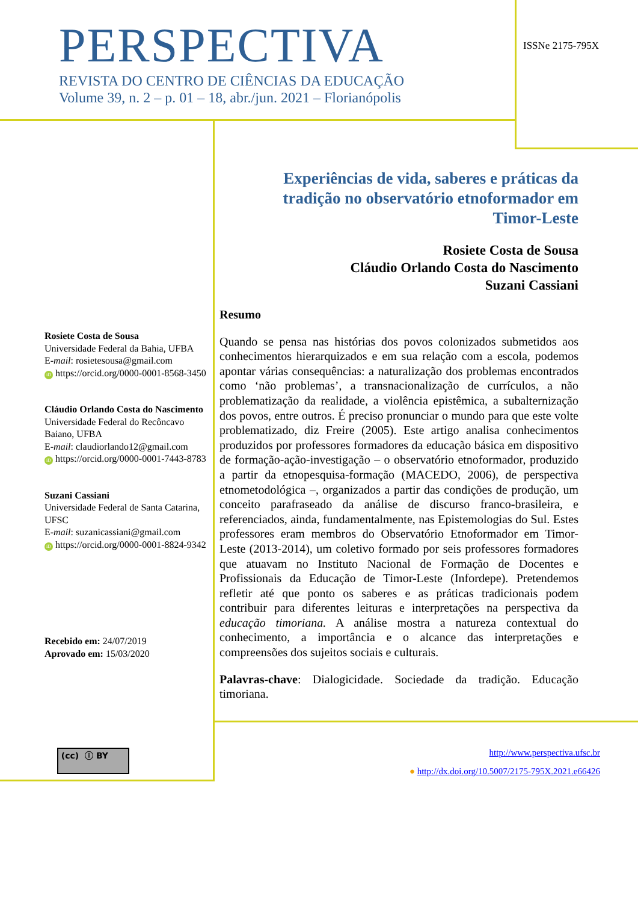PERSPECTIVA
REVISTA DO CENTRO DE CIÊNCIAS DA EDUCAÇÃO
Volume 39, n. 2 – p. 01 – 18, abr./jun. 2021 – Florianópolis
ISSNe 2175-795X
Experiências de vida, saberes e práticas da tradição no observatório etnoformador em Timor-Leste
Rosiete Costa de Sousa
Cláudio Orlando Costa do Nascimento
Suzani Cassiani
Resumo
Quando se pensa nas histórias dos povos colonizados submetidos aos conhecimentos hierarquizados e em sua relação com a escola, podemos apontar várias consequências: a naturalização dos problemas encontrados como ‘não problemas’, a transnacionalização de currículos, a não problematização da realidade, a violência epistêmica, a subalternização dos povos, entre outros. É preciso pronunciar o mundo para que este volte problematizado, diz Freire (2005). Este artigo analisa conhecimentos produzidos por professores formadores da educação básica em dispositivo de formação-ação-investigação – o observatório etnoformador, produzido a partir da etnopesquisa-formação (MACEDO, 2006), de perspectiva etnometodológica –, organizados a partir das condições de produção, um conceito parafraseado da análise de discurso franco-brasileira, e referenciados, ainda, fundamentalmente, nas Epistemologias do Sul. Estes professores eram membros do Observatório Etnoformador em Timor-Leste (2013-2014), um coletivo formado por seis professores formadores que atuavam no Instituto Nacional de Formação de Docentes e Profissionais da Educação de Timor-Leste (Infordepe). Pretendemos refletir até que ponto os saberes e as práticas tradicionais podem contribuir para diferentes leituras e interpretações na perspectiva da educação timoriana. A análise mostra a natureza contextual do conhecimento, a importância e o alcance das interpretações e compreensões dos sujeitos sociais e culturais.
Palavras-chave: Dialogicidade. Sociedade da tradição. Educação timoriana.
Rosiete Costa de Sousa
Universidade Federal da Bahia, UFBA
E-mail: rosietesousa@gmail.com
iD https://orcid.org/0000-0001-8568-3450
Cláudio Orlando Costa do Nascimento
Universidade Federal do Recôncavo Baiano, UFBA
E-mail: claudiorlando12@gmail.com
iD https://orcid.org/0000-0001-7443-8783
Suzani Cassiani
Universidade Federal de Santa Catarina, UFSC
E-mail: suzanicassiani@gmail.com
iD https://orcid.org/0000-0001-8824-9342
Recebido em: 24/07/2019
Aprovado em: 15/03/2020
(cc) ⓘ BY
http://www.perspectiva.ufsc.br
● http://dx.doi.org/10.5007/2175-795X.2021.e66426